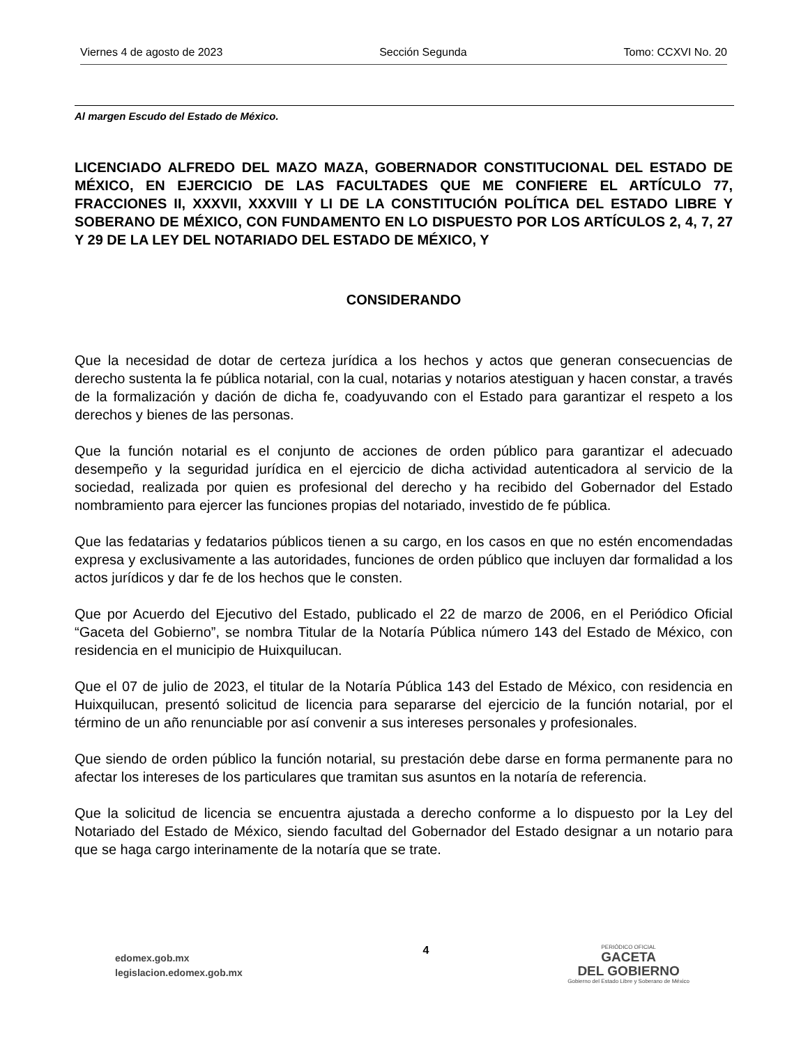Viernes 4 de agosto de 2023 Sección Segunda Tomo: CCXVI No. 20
Al margen Escudo del Estado de México.
LICENCIADO ALFREDO DEL MAZO MAZA, GOBERNADOR CONSTITUCIONAL DEL ESTADO DE MÉXICO, EN EJERCICIO DE LAS FACULTADES QUE ME CONFIERE EL ARTÍCULO 77, FRACCIONES II, XXXVII, XXXVIII Y LI DE LA CONSTITUCIÓN POLÍTICA DEL ESTADO LIBRE Y SOBERANO DE MÉXICO, CON FUNDAMENTO EN LO DISPUESTO POR LOS ARTÍCULOS 2, 4, 7, 27 Y 29 DE LA LEY DEL NOTARIADO DEL ESTADO DE MÉXICO, Y
CONSIDERANDO
Que la necesidad de dotar de certeza jurídica a los hechos y actos que generan consecuencias de derecho sustenta la fe pública notarial, con la cual, notarias y notarios atestiguan y hacen constar, a través de la formalización y dación de dicha fe, coadyuvando con el Estado para garantizar el respeto a los derechos y bienes de las personas.
Que la función notarial es el conjunto de acciones de orden público para garantizar el adecuado desempeño y la seguridad jurídica en el ejercicio de dicha actividad autenticadora al servicio de la sociedad, realizada por quien es profesional del derecho y ha recibido del Gobernador del Estado nombramiento para ejercer las funciones propias del notariado, investido de fe pública.
Que las fedatarias y fedatarios públicos tienen a su cargo, en los casos en que no estén encomendadas expresa y exclusivamente a las autoridades, funciones de orden público que incluyen dar formalidad a los actos jurídicos y dar fe de los hechos que le consten.
Que por Acuerdo del Ejecutivo del Estado, publicado el 22 de marzo de 2006, en el Periódico Oficial “Gaceta del Gobierno”, se nombra Titular de la Notaría Pública número 143 del Estado de México, con residencia en el municipio de Huixquilucan.
Que el 07 de julio de 2023, el titular de la Notaría Pública 143 del Estado de México, con residencia en Huixquilucan, presentó solicitud de licencia para separarse del ejercicio de la función notarial, por el término de un año renunciable por así convenir a sus intereses personales y profesionales.
Que siendo de orden público la función notarial, su prestación debe darse en forma permanente para no afectar los intereses de los particulares que tramitan sus asuntos en la notaría de referencia.
Que la solicitud de licencia se encuentra ajustada a derecho conforme a lo dispuesto por la Ley del Notariado del Estado de México, siendo facultad del Gobernador del Estado designar a un notario para que se haga cargo interinamente de la notaría que se trate.
edomex.gob.mx
legislacion.edomex.gob.mx
4
PERIÓDICO OFICIAL
GACETA
DEL GOBIERNO
Gobierno del Estado Libre y Soberano de México